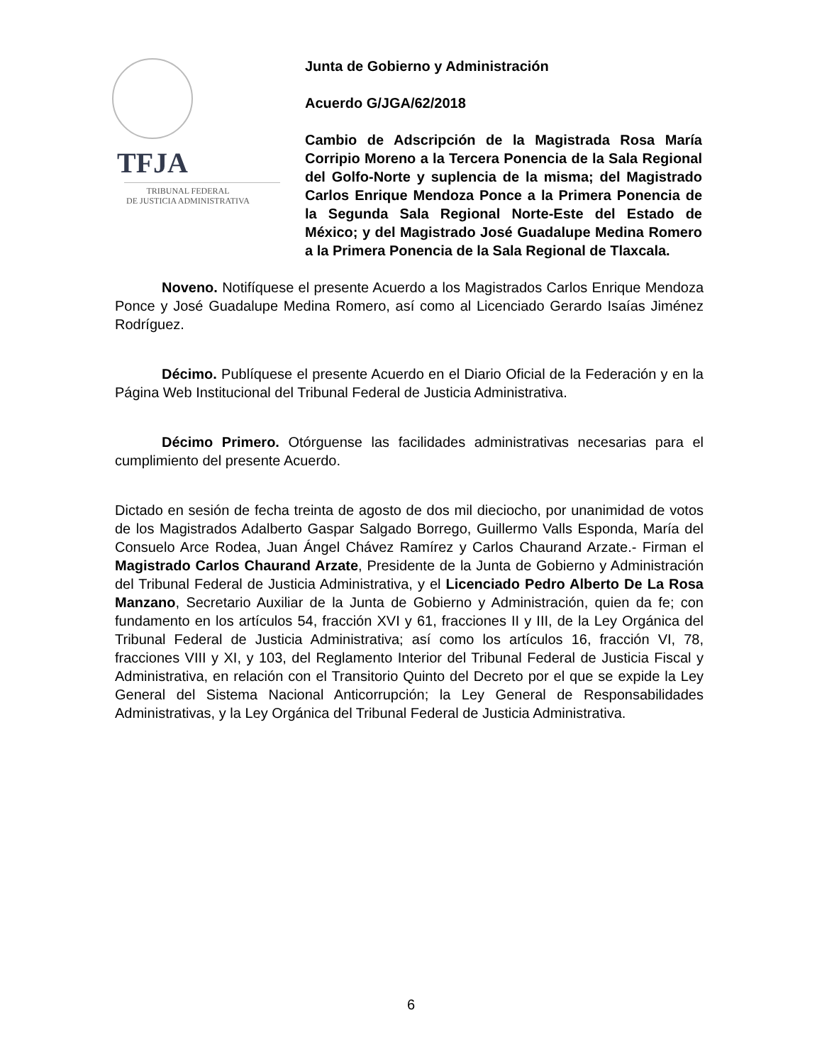TFJA
TRIBUNAL FEDERAL
DE JUSTICIA ADMINISTRATIVA
Junta de Gobierno y Administración
Acuerdo G/JGA/62/2018
Cambio de Adscripción de la Magistrada Rosa María Corripio Moreno a la Tercera Ponencia de la Sala Regional del Golfo-Norte y suplencia de la misma; del Magistrado Carlos Enrique Mendoza Ponce a la Primera Ponencia de la Segunda Sala Regional Norte-Este del Estado de México; y del Magistrado José Guadalupe Medina Romero a la Primera Ponencia de la Sala Regional de Tlaxcala.
Noveno. Notifíquese el presente Acuerdo a los Magistrados Carlos Enrique Mendoza Ponce y José Guadalupe Medina Romero, así como al Licenciado Gerardo Isaías Jiménez Rodríguez.
Décimo. Publíquese el presente Acuerdo en el Diario Oficial de la Federación y en la Página Web Institucional del Tribunal Federal de Justicia Administrativa.
Décimo Primero. Otórguense las facilidades administrativas necesarias para el cumplimiento del presente Acuerdo.
Dictado en sesión de fecha treinta de agosto de dos mil dieciocho, por unanimidad de votos de los Magistrados Adalberto Gaspar Salgado Borrego, Guillermo Valls Esponda, María del Consuelo Arce Rodea, Juan Ángel Chávez Ramírez y Carlos Chaurand Arzate.- Firman el Magistrado Carlos Chaurand Arzate, Presidente de la Junta de Gobierno y Administración del Tribunal Federal de Justicia Administrativa, y el Licenciado Pedro Alberto De La Rosa Manzano, Secretario Auxiliar de la Junta de Gobierno y Administración, quien da fe; con fundamento en los artículos 54, fracción XVI y 61, fracciones II y III, de la Ley Orgánica del Tribunal Federal de Justicia Administrativa; así como los artículos 16, fracción VI, 78, fracciones VIII y XI, y 103, del Reglamento Interior del Tribunal Federal de Justicia Fiscal y Administrativa, en relación con el Transitorio Quinto del Decreto por el que se expide la Ley General del Sistema Nacional Anticorrupción; la Ley General de Responsabilidades Administrativas, y la Ley Orgánica del Tribunal Federal de Justicia Administrativa.
6